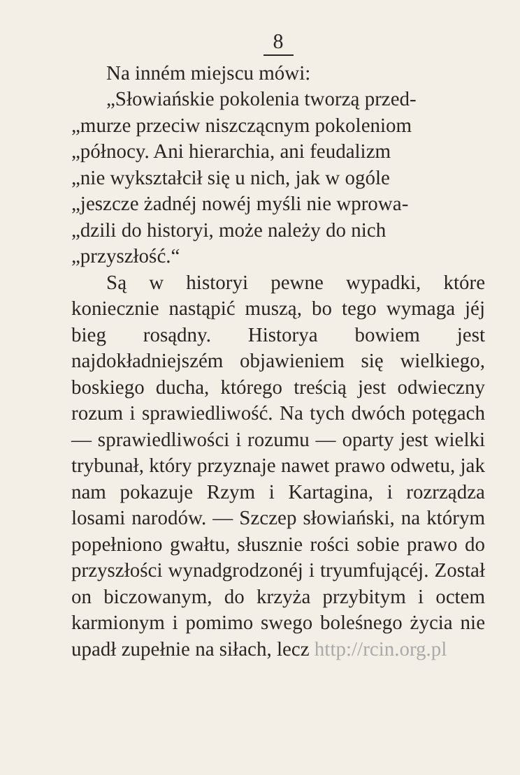8
Na inném miejscu mówi:
„Słowiańskie pokolenia tworzą przed-
„murze przeciw niszczącnym pokoleniom
„północy. Ani hierarchia, ani feudalizm
„nie wykształcił się u nich, jak w ogóle
„jeszcze żadnéj nowéj myśli nie wprowa-
„dzili do historyi, może należy do nich
„przyszłość.“
Są w historyi pewne wypadki, które koniecznie nastąpić muszą, bo tego wymaga jéj bieg rosądny. Historya bowiem jest najdokładniejszém objawieniem się wielkiego, boskiego ducha, którego treścią jest odwieczny rozum i sprawiedliwość. Na tych dwóch potęgach — sprawiedliwości i rozumu — oparty jest wielki trybunał, który przyznaje nawet prawo odwetu, jak nam pokazuje Rzym i Kartagina, i rozrządza losami narodów. — Szczep słowiański, na którym popełniono gwałtu, słusznie rości sobie prawo do przyszłości wynadgrodzonéj i tryumfującéj. Został on biczowanym, do krzyża przybitym i octem karmionym i pomimo swego boleśnego życia nie upadł zupełnie na siłach, lecz http://rcin.org.pl